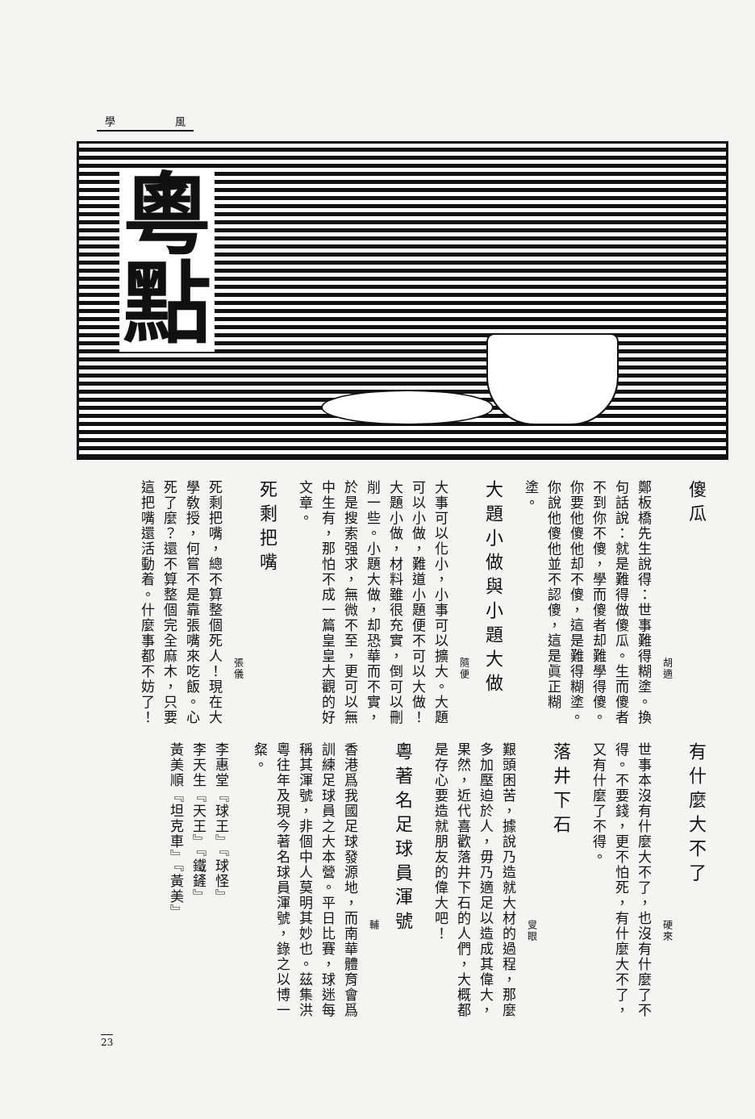學 風
粵
點
傻瓜
胡適
鄭板橋先生說得：世事難得糊塗。換句話說：就是難得做傻瓜。生而傻者不到你不傻，學而傻者却難學得傻。你要他傻他却不傻，這是難得糊塗。你說他傻他並不認傻，這是眞正糊塗。
大題小做與小題大做
隨便
大事可以化小，小事可以擴大。大題可以小做，難道小題便不可以大做！大題小做，材料雖很充實，倒可以刪削一些。小題大做，却恐華而不實，於是搜索强求，無微不至，更可以無中生有，那怕不成一篇皇皇大觀的好文章。
死剩把嘴
張儀
死剩把嘴，總不算整個死人！現在大學敎授，何嘗不是靠張嘴來吃飯。心死了麼？還不算整個完全麻木，只要這把嘴還活動着。什麼事都不妨了！
有什麼大不了
硬來
世事本沒有什麼大不了，也沒有什麼了不得。不要錢，更不怕死，有什麼大不了，又有什麼了不得。
落井下石
叟眼
艱頭困苦，據說乃造就大材的過程，那麼多加壓迫於人，毋乃適足以造成其偉大，果然，近代喜歡落井下石的人們，大概都是存心要造就朋友的偉大吧！
粵著名足球員渾號
輔
香港爲我國足球發源地，而南華體育會爲訓練足球員之大本營。平日比賽，球迷每稱其渾號，非個中人莫明其妙也。茲集洪粵往年及現今著名球員渾號，錄之以博一粲。
李惠堂『球王』『球怪』
李天生『天王』『鐵鏟』
黃美順『坦克車』『黃美』
23